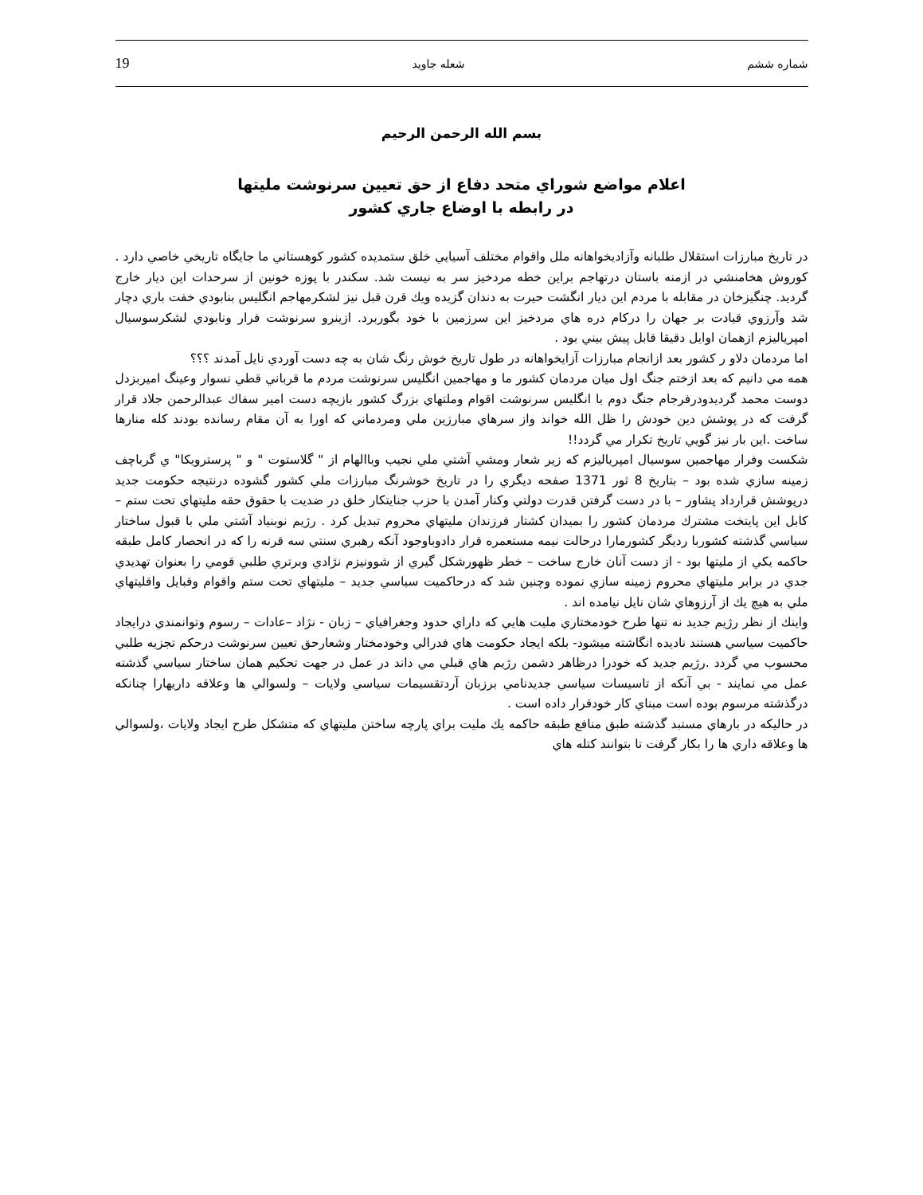19 شعله جاويد شماره ششم
بسم الله الرحمن الرحيم
اعلام مواضع شوراي متحد دفاع از حق تعيين سرنوشت مليتها
در رابطه با اوضاع جاري كشور
در تاريخ مبارزات استقلال طلبانه وآزاديخواهانه ملل واقوام مختلف آسيايي خلق ستمديده كشور كوهستاني ما جايگاه تاريخي خاصي دارد . كوروش هخامنشي در ازمنه باستان درتهاجم براين خطه مردخيز سر به نيست شد. سكندر با پوزه خونين از سرحدات اين ديار خارج گرديد. چنگيزخان در مقابله با مردم اين ديار انگشت حيرت به دندان گزيده ويك قرن قبل نيز لشكرمهاجم انگليس بنابودي خفت باري دچار شد وآرزوي قيادت بر جهان را دركام دره هاي مردخيز اين سرزمين با خود بگوربرد. ازينرو سرنوشت فرار ونابودي لشكرسوسيال امپرياليزم ازهمان اوايل دقيقا قابل پيش بيني بود .
اما مردمان دلاو ر كشور بعد ازانجام مبارزات آزايخواهانه در طول تاريخ خوش رنگ شان به چه دست آوردي نايل آمدند ؟؟؟
همه مي دانيم كه بعد ازختم جنگ اول ميان مردمان كشور ما و مهاجمين انگليس سرنوشت مردم ما قرباني قطي نسوار وعينگ اميربزدل دوست محمد گرديدودرفرجام جنگ دوم با انگليس سرنوشت اقوام وملتهاي بزرگ كشور بازيچه دست امير سفاك عبدالرحمن جلاد قرار گرفت كه در پوشش دين خودش را ظل الله خواند واز سرهاي مبارزين ملي ومردماني كه اورا به آن مقام رسانده بودند كله منارها ساخت .اين بار نيز گويي تاريخ تكرار مي گردد!!
شكست وفرار مهاجمين سوسيال امپرياليزم كه زير شعار ومشي آشتي ملي نجيب وباالهام از " گلاستوت " و " پرسترويكا" ي گرباچف زمينه سازي شده بود – بتاريخ 8 ثور 1371 صفحه ديگري را در تاريخ خوشرنگ مبارزات ملي كشور گشوده درنتيجه حكومت جديد درپوشش قرارداد پشاور – با در دست گرفتن قدرت دولتي وكنار آمدن با حزب جنايتكار خلق در ضديت با حقوق حقه مليتهاي تحت ستم – كابل اين پايتخت مشترك مردمان كشور را بميدان كشتار فرزندان مليتهاي محروم تبديل كرد . رژيم نوبنياد آشتي ملي با قبول ساختار سياسي گذشته كشوربا رديگر كشورمارا درحالت نيمه مستعمره قرار دادوباوجود آنكه رهبري سنتي سه قرنه را كه در انحصار كامل طبقه حاكمه يكي از مليتها بود - از دست آنان خارج ساخت – خطر ظهورشكل گيري از شوونيزم نژادي وبرتري طلبي قومي را بعنوان تهديدي جدي در برابر مليتهاي محروم زمينه سازي نموده وچنين شد كه درحاكميت سياسي جديد – مليتهاي تحت ستم واقوام وقبايل واقليتهاي ملي به هيچ يك از آرزوهاي شان نايل نيامده اند .
واينك از نظر رژيم جديد نه تنها طرح خودمختاري مليت هايي كه داراي حدود وجغرافياي – زبان - نژاد –عادات – رسوم وتوانمندي درايجاد حاكميت سياسي هستند ناديده انگاشته ميشود- بلكه ايجاد حكومت هاي فدرالي وخودمختار وشعارحق تعيين سرنوشت درحكم تجزيه طلبي محسوب مي گردد .رژيم جديد كه خودرا درظاهر دشمن رژيم هاي قبلي مي داند در عمل در جهت تحكيم همان ساختار سياسي گذشته عمل مي نمايند - بي آنكه از تاسيسات سياسي جديدنامي برزبان آردتقسيمات سياسي ولايات – ولسوالي ها وعلاقه داريهارا چنانكه درگذشته مرسوم بوده است مبناي كار خودقرار داده است .
در حاليكه در بارهاي مستبد گذشته طبق منافع طبقه حاكمه يك مليت براي پارچه ساختن مليتهاي كه متشكل طرح ايجاد ولايات ،ولسوالي ها وعلاقه داري ها را بكار گرفت تا بتوانند كتله هاي